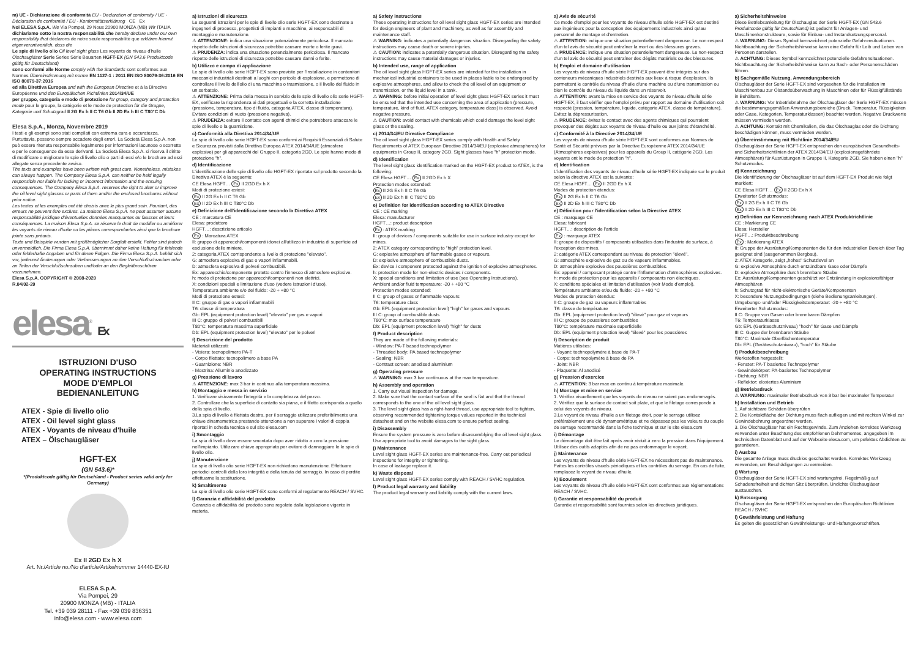m) UE - Dichiarazione di conformità EU - Declaration of conformity / UE - Déclaration de conformité / EU - Konformitätserklärung CE Ex
Noi ELESA S.p.A. We Via Pompei, 29 Nous 20900 MONZA (MB) Wir ITALIA
dichiariamo sotto la nostra responsabilità che hereby declare under our own responsibility that déclarons de notre seule responsabilité que erklären hiermit eigenverantwortlich, dass die
Le spie di livello olio Oil level sight glass Les voyants de niveau d'huile Ölschaugläser Serie Series Série Bauarten HGFT-EX (GN 543.6 Produktcode gültig für Deutschland)
sono conformi alle Norme comply with the Standards sont conformes aux Normes Übereinstimmung mit norme EN 1127-1 : 2011 EN ISO 80079-36:2016 EN ISO 80079-37:2016
ed alla Direttiva Europea and with the European Directive et à la Directive Européenne und den Europäischen Richtlinien 2014/34/UE
per gruppo, categoria e modo di protezione for group, category and protection mode pour le groupe, la catégorie et le mode de protection für die Gruppe, Kategorie und Schutzgrad II 2G Ex h II C T6 Gb II 2D Ex h III C T80°C Db
Elesa S.p.A., Monza, Novembre 2019
I testi e gli esempi sono stati compilati con estrema cura e accuratezza. Purtuttavia, possono sempre accadere degli errori. La Società Elesa S.p.A. non può essere ritenuta responsabile legalmente per informazioni lacunose o scorrette e per le conseguenze da esse derivanti. La Società Elesa S.p.A. si riserva il diritto di modificare o migliorare le spie di livello olio o parti di essi e/o le brochure ad essi allegate senza precedente avviso.
The texts and examples have been written with great care. Nonetheless, mistakes can always happen. The Company Elesa S.p.A. can neither be held legally responsible nor liable for lacking or incorrect information and the ensuing consequences. The Company Elesa S.p.A. reserves the right to alter or improve the oil level sight glasses or parts of them and/or the enclosed brochures without prior notice.
Les textes et les exemples ont été choisis avec le plus grand soin. Pourtant, des erreurs ne peuvent être exclues. La maison Elesa S.p.A. ne peut assumer aucune responsabilité juridique d'éventuelles données manquantes ou fausses et leurs conséquences. La maison Elesa S.p.A. se réserve le droit de modifier ou améliorer les voyants de niveau d'huile ou les pièces correspondantes ainsi que la brochure jointe sans préavis.
Texte und Beispiele wurden mit größtmöglicher Sorgfalt erstellt. Fehler sind jedoch unvermeidlich. Die Firma Elesa S.p.A. übernimmt daher keine Haftung für fehlende oder fehlerhafte Angaben und für deren Folgen. Die Firma Elesa S.p.A. behält sich vor, jederzeit Änderungen oder Verbesserungen an den Verschlußschrauben oder an Teilen der Verschlußschrauben und/oder an den Begleitbroschüren vorzunehmen.
Elesa S.p.A. COPYRIGHT © 2008-2020
R.04/02-20
elesa<sup>®</sup> Ex
ISTRUZIONI D'USO
OPERATING INSTRUCTIONS
MODE D'EMPLOI
BEDIENANLEITUNG
ATEX - Spie di livello olio
ATEX - Oil level sight glass
ATEX - Voyants de niveau d'huile
ATEX – Ölschaugläser
HGFT-EX
(GN 543.6)*
*(Produktcode gültig für Deutschland - Product series valid only for Germany)
Ex II 2GD Ex h X
Art. Nr./Article no./No d'article/Artikelnummer 14440-EX-IU
ELESA S.p.A.
Via Pompei, 29
20900 MONZA (MB) - ITALIA
Tel. +39 039 28111 - Fax +39 039 836351
info@elesa.com - www.elesa.com
a) Istruzioni di sicurezza
Le seguenti istruzioni per le spie di livello olio serie HGFT-EX sono destinate a ingegneri di processo, progettisti di impianti e macchine, ai responsabili di montaggio e manutenzione.
⚠ ATTENZIONE: indica una situazione potenzialmente pericolosa. Il mancato rispetto delle istruzioni di sicurezza potrebbe causare morte o ferite gravi.
⚠ PRUDENZA: indica una situazione potenzialmente pericolosa. Il mancato rispetto delle istruzioni di sicurezza potrebbe causare danni o ferite.
b) Utilizzo e campo di applicazione
Le spie di livello olio serie HGFT-EX sono previste per l'installazione in contenitori meccanici industriali destinati a luoghi con pericolo di esplosione, e permettono di controllare il livello dell'olio di una macchina o trasmissione, o il livello del fluido in un serbatoio.
⚠ ATTENZIONE: Prima della messa in servizio delle spie di livello olio serie HGFT-EX, verificare la rispondenza ai dati progettuali e la corretta installazione (pressione, temperatura, tipo di fluido, categoria ATEX, classe di temperatura). Evitare condizioni di vuoto (pressione negativa).
⚠ PRUDENZA: evitare il contatto con agenti chimici che potrebbero attaccare le spie di livello o la guarnizione.
c) Conformità alla Direttiva 2014/34/UE
Le spie di livello olio serie HGFT-EX sono conformi ai Requisiti Essenziali di Salute e Sicurezza previsti dalla Direttiva Europea ATEX 2014/34/UE (atmosfere esplosive) per gli apparecchi del Gruppo II, categoria 2GD. Le spie hanno modo di protezione "h".
d) Identificazione
L'identificazione delle spie di livello olio HGFT-EX riportata sul prodotto secondo la Direttiva ATEX è la seguente:
CE Elesa HGFT… Ex II 2GD Ex h X
Modi di protezione estesi:
Ex II 2G Ex h II C T6 Gb
Ex II 2D Ex h III C T80°C Db
e) Definizione dell'identificazione secondo la Direttiva ATEX
CE : marcatura CE
Elesa: produttore
HGFT…: descrizione articolo
Ex : Marcatura ATEX
II: gruppo di apparecchi/componenti idonei all'utilizzo in industria di superficie ad esclusione delle miniere.
2: categoria ATEX corrispondente a livello di protezione "elevato".
G: atmosfera esplosiva di gas o vapori infiammabili.
D: atmosfera esplosiva di polveri combustibili.
Ex: apparecchio/componente protetto contro l'innesco di atmosfere esplosive.
h: modo di protezione per apparecchi/componenti non elettrici.
X: condizioni speciali e limitazione d'uso (vedere Istruzioni d'uso).
Temperatura ambiente e/o del fluido: -20 ÷ +80 °C
Modi di protezione estesi:
II C: gruppo di gas o vapori infiammabili
T6: classe di temperatura
Gb: EPL (equipment protection level) "elevato" per gas e vapori
III C: gruppo di polveri combustibili
T80°C: temperatura massima superficiale
Db: EPL (equipment protection level) "elevato" per le polveri
f) Descrizione del prodotto
Materiali utilizzati:
- Visiera: tecnopolimero PA-T
- Corpo filettato: tecnopolimero a base PA
- Guarnizione: NBR
- Mostrina: Alluminio anodizzato
g) Pressione di lavoro
⚠ ATTENZIONE: max 3 bar in continuo alla temperatura massima.
h) Montaggio e messa in servizio
1. Verificare visivamente l'integrità e la completezza del pezzo.
2. Controllare che la superficie di contatto sia piana, e il filetto corrisponda a quello della spia di livello.
3.La spia di livello è filettata destra, per il serraggio utilizzare preferibilmente una chiave dinamometrica prestando attenzione a non superare i valori di coppia riportati in scheda tecnica e sul sito elesa.com
i) Smontaggio
La spia di livello deve essere smontata dopo aver ridotto a zero la pressione nell'impianto. Utilizzare chiave appropriata per evitare di danneggiare le le spie di livello olio.
j) Manutenzione
Le spie di livello olio serie HGFT-EX non richiedono manutenzione. Effettuare periodici controlli della loro integrità e della tenuta del serraggio. In caso di perdite effettuarne la sostituzione.
k) Smaltimento
Le spie di livello olio serie HGFT-EX sono conformi al regolamento REACH / SVHC.
l) Garanzia e affidabilità del prodotto
Garanzia e affidabilità del prodotto sono regolate dalla legislazione vigente in materia.
a) Safety instructions
These operating instructions for oil level sight glass HGFT-EX series are intended for design engineers of plant and machinery, as well as for assembly and maintenance staff.
⚠ WARNING: indicates a potentially dangerous situation. Disregarding the safety instructions may cause death or severe injuries.
⚠ CAUTION: indicates a potentially dangerous situation. Disregarding the safety instructions may cause material damages or injuries.
b) Intended use, range of application
The oil level sight glass HGFT-EX series are intended for the installation in mechanical industrial containers to be used in places liable to be endangered by explosive atmospheres, and allow to check the oil level of an equipment or transmission, or the liquid level in a tank.
⚠ WARNING: before initial operation of level sight glass HGFT-EX series it must be ensured that the intended use concerning the area of application (pressure, temperature, kind of fluid, ATEX category, temperature class) is observed. Avoid negative pressure.
⚠ CAUTION: avoid contact with chemicals which could damage the level sight glass or the sealing.
c) 2014/34/EU Directive Compliance
The oil level sight glass HGFT-EX series comply with Health and Safety Requirements of ATEX European Directive 2014/34/EU (explosive atmospheres) for equipments in Group II, category 2GD. Sight glasses have "h" protection mode.
d) Identification
The level sight glass identification marked on the HGFT-EX product to ATEX, is the following:
CE Elesa HGFT… Ex II 2GD Ex h X
Protection modes extended:
Ex II 2G Ex h II C T6 Gb
Ex II 2D Ex h III C T80°C Db
e) Definition for identification according to ATEX Directive
CE : CE marking
Elesa: manufacturer
HGFT…: product description
Ex : ATEX marking
II: group of devices / components suitable for use in surface industry except for mines.
2: ATEX category corresponding to "high" protection level.
G: explosive atmosphere of flammable gases or vapours.
D: explosive atmosphere of combustible dusts.
Ex: device / component protected against the ignition of explosive atmospheres.
h: protection mode for non-electric devices / components.
X: special conditions and limitation of use (see Operating Instructions).
Ambient and/or fluid temperature: -20 ÷ +80 °C
Protection modes extended:
II C: group of gases or flammable vapours
T6: temperature class
Gb: EPL (equipment protection level) "high" for gases and vapours
III C: group of combustible dusts
T80°C: max surface temperature
Db: EPL (equipment protection level) "high" for dusts
f) Product description
They are made of the following materials:
- Window: PA-T based technopolymer
- Threaded body: PA based technopolymer
- Sealing: NBR
- Contrast screen: anodised aluminium
g) Operating pressure
⚠ WARNING: max 3 bar continuous at the max temperature.
h) Assembly and operation
1. Carry out visual inspection for damage.
2. Make sure that the contact surface of the seal is flat and that the thread corresponds to the one of the oil level sight glass.
3. The level sight glass has a right-hand thread, use appropriate tool to tighten, observing recommended tightening torque values reported in the technical datasheet and on the website elesa.com to ensure perfect sealing.
i) Disassembly
Ensure the system pressure is zero before disassemblying the oil level sight glass. Use appropriate tool to avoid damages to the sight glass.
j) Maintenance
Level sight glass HGFT-EX series are maintenance-free. Carry out periodical inspections for integrity or tightening.
In case of leakage replace it.
k) Waste disposal
Level sight glass HGFT-EX series comply with REACH / SVHC regulation.
l) Product legal warranty and liability
The product legal warranty and liability comply with the current laws.
a) Avis de sécurité
Ce mode d'emploi pour les voyants de niveau d'huile série HGFT-EX est destiné aux ingénieurs pour la conception des équipements industriels ainsi qu'au personnel de montage et d'entretien.
⚠ ATTENTION: indique une situation potentiellement dangereuse. Le non-respect d'un tel avis de sécurité peut entraîner la mort ou des blessures graves.
⚠ PRUDENCE: indique une situation potentiellement dangereuse. Le non-respect d'un tel avis de sécurité peut entraîner des dégâts matériels ou des blessures.
b) Emploi et domaine d'utilisation
Les voyants de niveau d'huile série HGFT-EX peuvent être intégrés sur des conteneurs mécaniques industriels destinés aux lieux à risque d'explosion. Ils permettent le contrôle du niveau d'huile d'une machine ou d'une transmission ou bien le contrôle du niveau du liquide dans un réservoir.
⚠ ATTENTION: avant la mise en service des voyants de niveau d'huile série HGFT-EX, il faut vérifier que l'emploi prévu par rapport au domaine d'utilisation soit respecté (pression, température, liquide, catégorie ATEX, classe de température). Evitez la dépressurisation.
⚠ PRUDENCE: évitez le contact avec des agents chimiques qui pourraient provoquer des dégâts aux voyants de niveau d'huile ou aux joints d'étanchéité.
c) Conformité à la Directive 2014/34/UE
Les voyants de niveau d'huile série HGFT-EX sont conformes aux Normes de Santé et Sécurité prévues par la Directive Européenne ATEX 2014/34/UE (Atmosphères explosives) pour les appareils du Group II, catégorie 2GD. Les voyants ont le mode de protection "h".
d) Identification
L'identification des voyants de niveau d'huile série HGFT-EX indiquée sur le produit selon la directive ATEX est la suivante:
CE Elesa HGFT… Ex II 2GD Ex h X
Modes de protection étendus:
Ex II 2G Ex h II C T6 Gb
Ex II 2D Ex h III C T80°C Db
e) Définition pour l'identification selon la Directive ATEX
CE : marquage CE
Elesa: fabricant
HGFT…: description de l'article
Ex : marquage ATEX
II: groupe de dispositifs / composants utilisables dans l'industrie de surface, à l'exception des mines.
2: catégorie ATEX correspondant au niveau de protection "élevé".
G: atmosphère explosive de gaz ou de vapeurs inflammables.
D: atmosphère explosive des poussières combustibles.
Ex: appareil / composant protégé contre l'inflammation d'atmosphères explosives.
h: mode de protection pour les appareils / composants non électriques.
X: conditions spéciales et limitation d'utilisation (voir Mode d'emploi).
Température ambiante et/ou du fluide: -20 ÷ +80 °C
Modes de protection étendus:
II C: groupe de gaz ou vapeurs inflammables
T6: classe de température
Gb: EPL (equipment protection level) "élevé" pour gaz et vapeurs
III C: groupe de poussières combustibles
T80°C: température maximale superficielle
Db: EPL (equipment protection level) "élevé" pour les poussières
f) Description de produit
Matières utilisées:
- Voyant: technopolymère à base de PA-T
- Corps: technopolymère à base de PA
- Joint: NBR
- Plaquette: Al anodisé
g) Pression d'exercice
⚠ ATTENTION: 3 bar max en continu à température maximale.
h) Montage et mise en service
1. Vérifiez visuellement que les voyants de niveau ne soient pas endommagés.
2. Vérifiez que la surface de contact soit plate, et que le filetage corresponde à celui des voyants de niveau.
3.Le voyant de niveau d'huile a un filetage droit, pour le serrage utilisez préférablement une clé dynamométrique et ne dépassez pas les valeurs du couple de serrage recommandé dans la fiche technique et sur le site elesa.com
i) Démontage
Le démontage doit être fait après avoir réduit à zero la pression dans l'équipement. Utilisez des outils adaptés afin de ne pas endommager le voyant.
j) Maintenance
Les voyants de niveau d'huile série HGFT-EX ne nécessitent pas de maintenance. Faites les contrôles visuels périodiques et les contrôles du serrage. En cas de fuite, remplacez le voyant de niveau d'huile.
k) Ecoulement
Les voyants de niveau d'huile série HGFT-EX sont conformes aux réglementations REACH / SVHC.
l) Garantie et responsabilité du produit
Garantie et responsabilité sont fournies selon les directives juridiques.
a) Sicherheitshinweise
Diese Betriebsanleitung für Ölschauglas der Serie HGFT-EX (GN 543.6 Produktcode gültig für Deutschland) ist gedacht für Anlagen- und Maschinenkonstrukteure, sowie für Einbau- und Instandsetzungspersonal.
⚠ WARNUNG: Dieses Symbol kennzeichnet potenzielle Gefahrensituationen. Nichtbeachtung der Sicherheitshinweise kann eine Gefahr für Leib und Leben von Personen darstellen.
⚠ ACHTUNG: Dieses Symbol kennzeichnet potenzielle Gefahrensituationen. Nichtbeachtung der Sicherheitshinweise kann zu Sach- oder Personenschäden führen.
b) Sachgemäße Nutzung, Anwendungsbereich
Ölschaugläser der Serie HGFT-EX sind vorgesehen für die Installation im Maschinenbau zur Ölstandsüberwachung in Maschinen oder für Flüssigfüllstände in Behältern.
⚠ WARNUNG: Vor Inbetriebnahme der Ölschaugläser der Serie HGFT-EX müssen die bestimmungsgemäßen Anwendungsbereiche (Druck, Temperatur, Flüssigkeiten oder Gase, Kategorien, Temperaturklassen) beachtet werden. Negative Druckwerte müssen vermieden werden.
⚠ ACHTUNG: Kontakt mit Chemikalien, die das Ölschauglas oder die Dichtung beschädigen können, muss vermieden werden.
c) Übereinstimmung mit Richtlinie 2014/34/EU
Ölschaugläser der Serie HGFT-EX entsprechen den europäischen Gesundheits- und Sicherheitsrichtlinien der ATEX 2014/34/EU (explosionsgefährdete Atmosphären) für Ausrüstungen in Gruppe II, Kategorie 2GD. Sie haben einen "h" Schutzmodus.
d) Kennzeichnung
Die Identifizierung der Ölschaugläser ist auf dem HGFT-EX Produkt wie folgt markiert:
CE Elesa HGFT… Ex II 2GD Ex h X
Erweiterter Schutzmodus:
Ex II 2G Ex h II C T6 Gb
Ex II 2D Ex h III C T80°C Db
e) Definition zur Kennzeichnung nach ATEX Produktrichtlinie
CE : Markierung CE
Elesa: Hersteller
HGFT…: Produktbeschreibung
Ex : Markierung ATEX
II: Gruppe der Ausrüstung/Komponenten die für den industriellen Bereich über Tag geeignet sind (ausgenommen Bergbau).
2: ATEX Kategorie, zeigt „hohes" Schutzlevel an
G: explosive Atmosphäre durch entzündbare Gase oder Dämpfe
D: explosive Atmosphäre durch brennbare Stäube
Ex: Ausrüstung/Komponenten geschützt vor Entzündung in explosionsfähiger Atmosphären
h: Schutzgrad für nicht-elektronische Geräte/Komponenten
X: besondere Nutzungsbedingungen (siehe Bedienungsanleitungen).
Umgebungs- und/oder Flüssigkeitstemperatur: -20 ÷ +80 °C
Erweiterter Schutzmodus:
II C: Gruppe von Gasen oder brennbaren Dämpfen
T6: Temperaturklasse
Gb: EPL (Geräteschutzniveau) "hoch" für Gase und Dämpfe
III C: Guppe der brennbaren Stäube
T80°C: Maximale Oberflächentemperatur
Db: EPL (Geräteschutzniveau), "hoch" für Stäube
f) Produktbeschreibung
Werkstoffen hergestellt:
- Fenster: PA-T basiertes Technopolymer
- Gewindekörper: PA-basiertes Technopolymer
- Dichtung: NBR
- Reflektor: eloxiertes Aluminium
g) Betriebsdruck
⚠ WARNUNG: maximaler Betriebsdruck von 3 bar bei maximaler Temperatur
h) Installation und Betrieb
1. Auf sichtbare Schäden überprüfen
2. Die Kontaktfläche der Dichtung muss flach aufliegen und mit rechten Winkel zur Gewindebohrung angeordnet werden.
3. Die Ölschaugläser hat ein Rechtsgewinde. Zum Anziehen korrektes Werkzeug verwenden unter Beachtung des empfohlenen Dehmomentes, angegeben im technischen Datenblatt und auf der Webseite elesa.com, um pefektes Abdichten zu garantieren.
i) Ausbau
Die gesamte Anlage muss drucklos geschaltet werden. Korrektes Werkzeug verwenden, um Beschädigungen zu vermeiden.
j) Wartung
Ölschaugläser der Serie HGFT-EX sind wartungsfrei. Regelmäßig auf Schadensfreiheit und dichten Sitz überprüfen. Undichte Ölschaugläser austauschen.
k) Entsorgung
Ölschaugläser der Serie HGFT-EX entsprechen den Europäischen Richtlinien REACH / SVHC
l) Gewährleistung und Haftung
Es gelten die gesetzlichen Gewährleistungs- und Haftungsvorschriften.